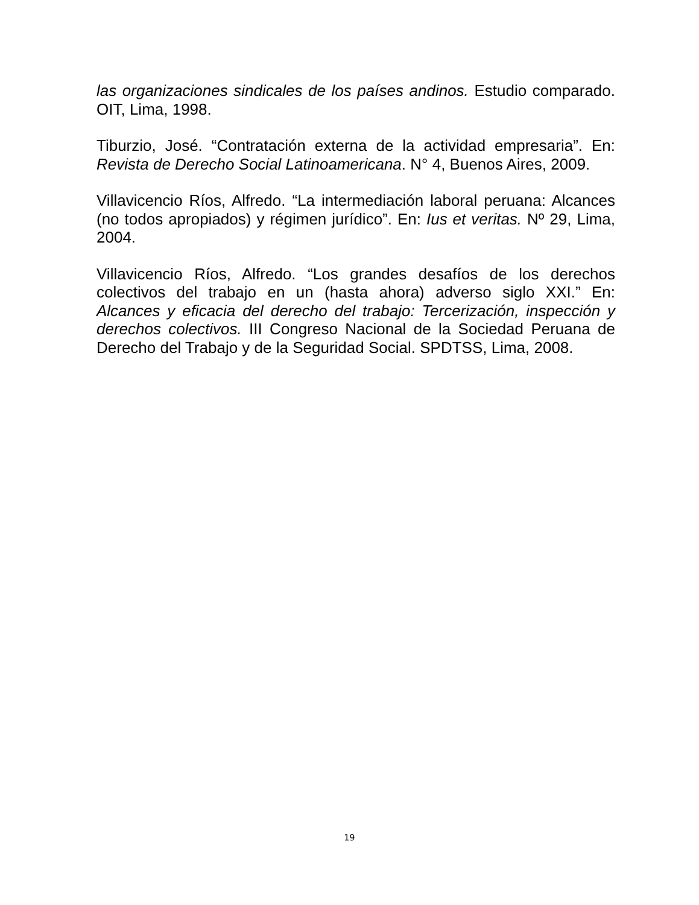las organizaciones sindicales de los países andinos. Estudio comparado. OIT, Lima, 1998.
Tiburzio, José. “Contratación externa de la actividad empresaria”. En: Revista de Derecho Social Latinoamericana. N° 4, Buenos Aires, 2009.
Villavicencio Ríos, Alfredo. “La intermediación laboral peruana: Alcances (no todos apropiados) y régimen jurídico”. En: Ius et veritas. Nº 29, Lima, 2004.
Villavicencio Ríos, Alfredo. “Los grandes desafíos de los derechos colectivos del trabajo en un (hasta ahora) adverso siglo XXI.” En: Alcances y eficacia del derecho del trabajo: Tercerización, inspección y derechos colectivos. III Congreso Nacional de la Sociedad Peruana de Derecho del Trabajo y de la Seguridad Social. SPDTSS, Lima, 2008.
19